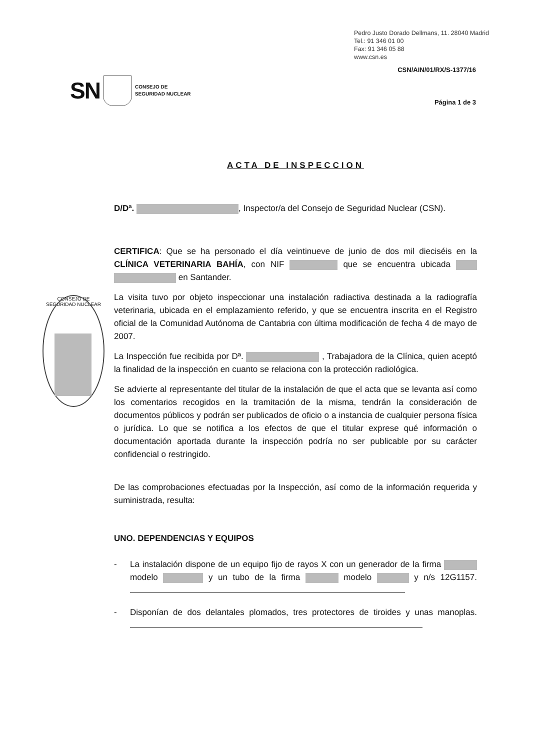Pedro Justo Dorado Dellmans, 11. 28040 Madrid
Tel.: 91 346 01 00
Fax: 91 346 05 88
www.csn.es
CSN/AIN/01/RX/S-1377/16
SN CONSEJO DE
SEGURIDAD NUCLEAR
Página 1 de 3
CONSEJO DE SEGURIDAD NUCLEAR
ACTA DE INSPECCION
D/Dª. , Inspector/a del Consejo de Seguridad Nuclear (CSN).
CERTIFICA: Que se ha personado el día veintinueve de junio de dos mil dieciséis en la CLÍNICA VETERINARIA BAHÍA, con NIF que se encuentra ubicada en Santander.
La visita tuvo por objeto inspeccionar una instalación radiactiva destinada a la radiografía veterinaria, ubicada en el emplazamiento referido, y que se encuentra inscrita en el Registro oficial de la Comunidad Autónoma de Cantabria con última modificación de fecha 4 de mayo de 2007.
La Inspección fue recibida por Dª. , Trabajadora de la Clínica, quien aceptó la finalidad de la inspección en cuanto se relaciona con la protección radiológica.
Se advierte al representante del titular de la instalación de que el acta que se levanta así como los comentarios recogidos en la tramitación de la misma, tendrán la consideración de documentos públicos y podrán ser publicados de oficio o a instancia de cualquier persona física o jurídica. Lo que se notifica a los efectos de que el titular exprese qué información o documentación aportada durante la inspección podría no ser publicable por su carácter confidencial o restringido.
De las comprobaciones efectuadas por la Inspección, así como de la información requerida y suministrada, resulta:
UNO. DEPENDENCIAS Y EQUIPOS
- La instalación dispone de un equipo fijo de rayos X con un generador de la firma modelo y un tubo de la firma modelo y n/s 12G1157.
- Disponían de dos delantales plomados, tres protectores de tiroides y unas manoplas.